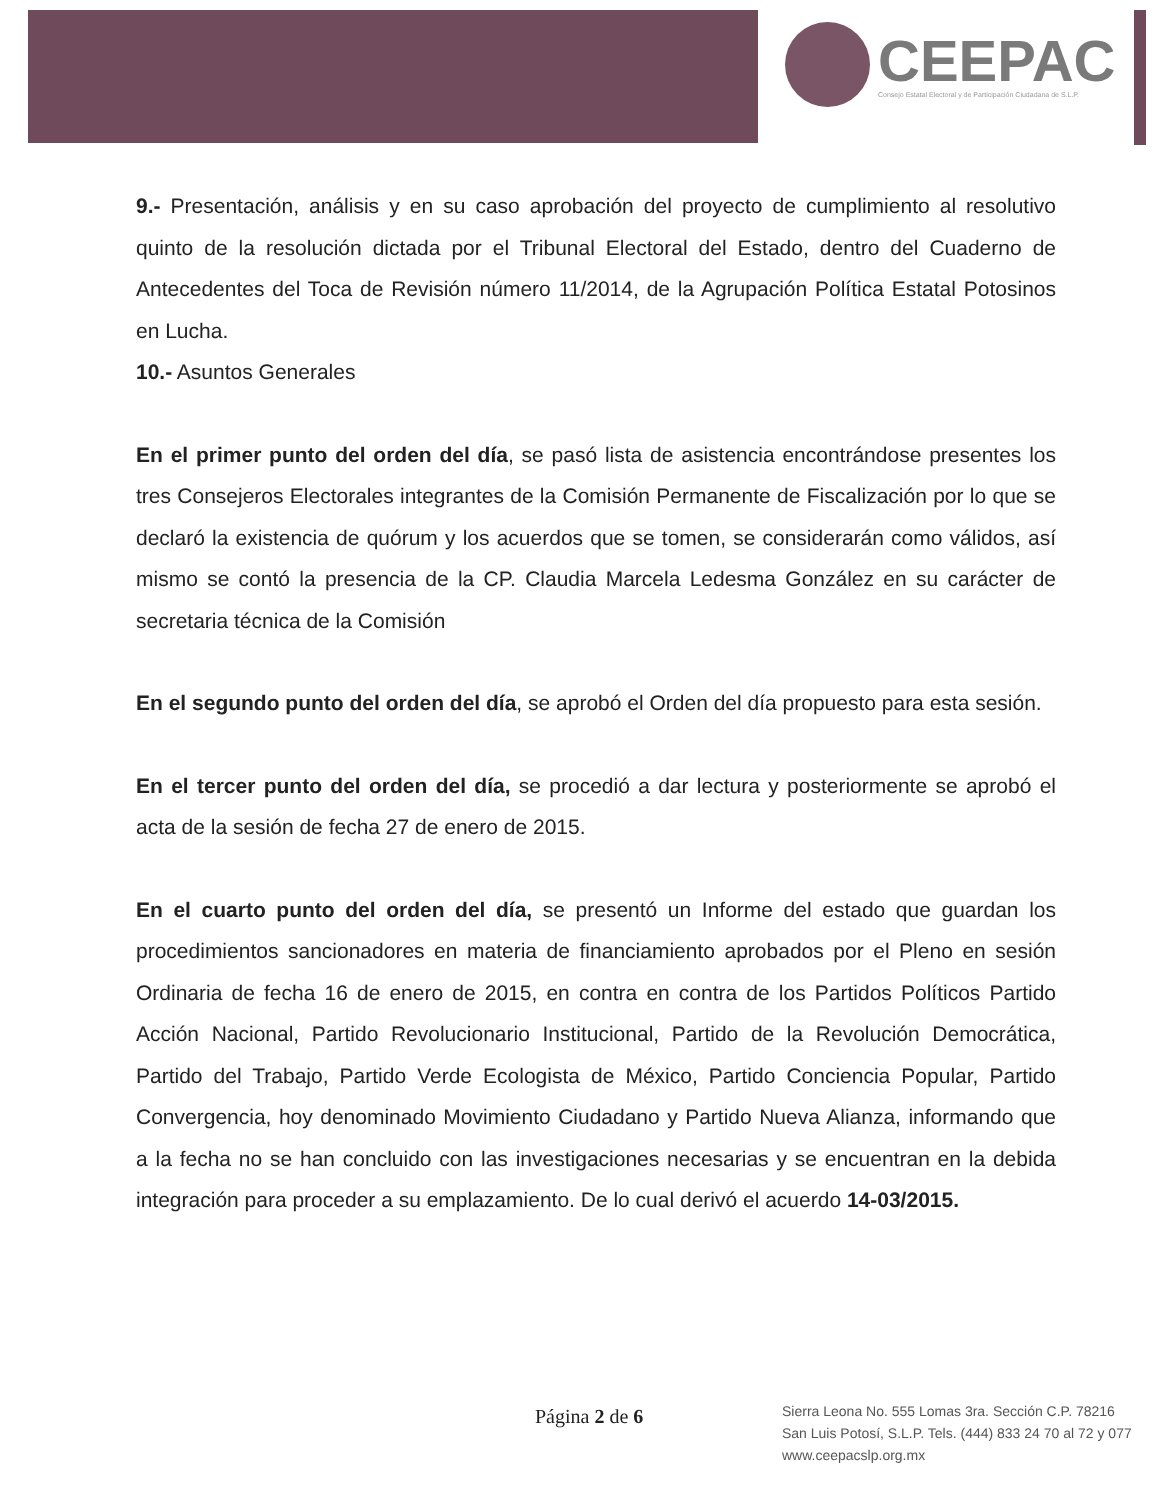CEEPAC
Consejo Estatal Electoral y de Participación Ciudadana de S.L.P.
9.- Presentación, análisis y en su caso aprobación del proyecto de cumplimiento al resolutivo quinto de la resolución dictada por el Tribunal Electoral del Estado, dentro del Cuaderno de Antecedentes del Toca de Revisión número 11/2014, de la Agrupación Política Estatal Potosinos en Lucha.
10.- Asuntos Generales
En el primer punto del orden del día, se pasó lista de asistencia encontrándose presentes los tres Consejeros Electorales integrantes de la Comisión Permanente de Fiscalización por lo que se declaró la existencia de quórum y los acuerdos que se tomen, se considerarán como válidos, así mismo se contó la presencia de la CP. Claudia Marcela Ledesma González en su carácter de secretaria técnica de la Comisión
En el segundo punto del orden del día, se aprobó el Orden del día propuesto para esta sesión.
En el tercer punto del orden del día, se procedió a dar lectura y posteriormente se aprobó el acta de la sesión de fecha 27 de enero de 2015.
En el cuarto punto del orden del día, se presentó un Informe del estado que guardan los procedimientos sancionadores en materia de financiamiento aprobados por el Pleno en sesión Ordinaria de fecha 16 de enero de 2015, en contra en contra de los Partidos Políticos Partido Acción Nacional, Partido Revolucionario Institucional, Partido de la Revolución Democrática, Partido del Trabajo, Partido Verde Ecologista de México, Partido Conciencia Popular, Partido Convergencia, hoy denominado Movimiento Ciudadano y Partido Nueva Alianza, informando que a la fecha no se han concluido con las investigaciones necesarias y se encuentran en la debida integración para proceder a su emplazamiento. De lo cual derivó el acuerdo 14-03/2015.
Página 2 de 6
Sierra Leona No. 555 Lomas 3ra. Sección C.P. 78216
San Luis Potosí, S.L.P. Tels. (444) 833 24 70 al 72 y 077
www.ceepacslp.org.mx